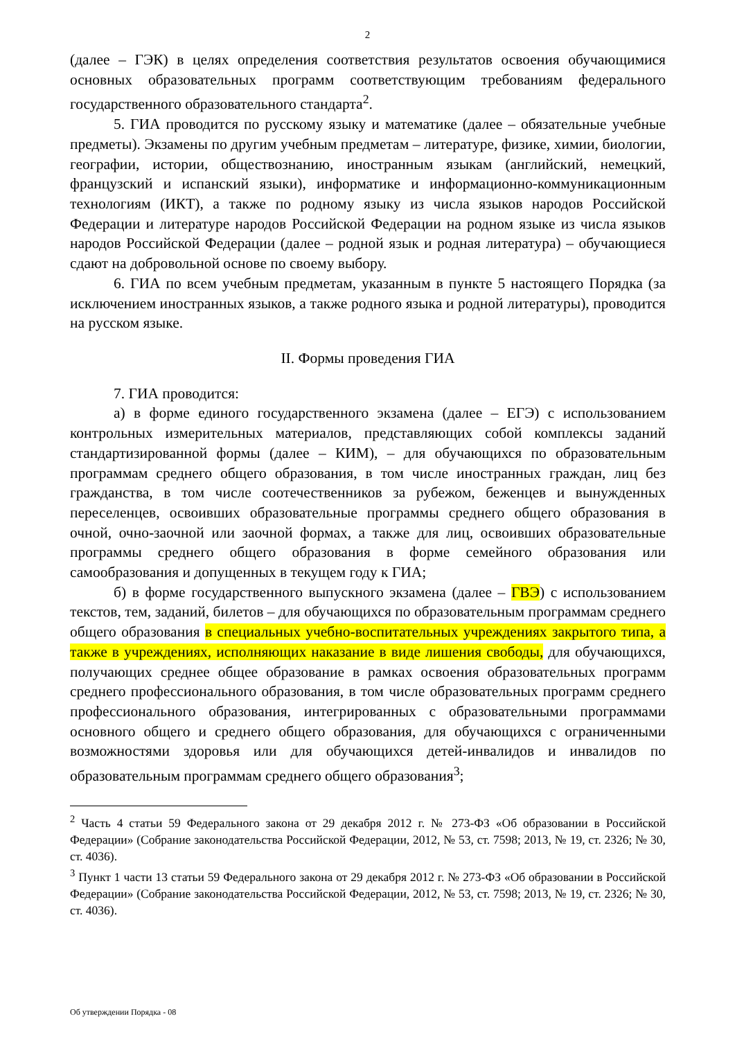2
(далее – ГЭК) в целях определения соответствия результатов освоения обучающимися основных образовательных программ соответствующим требованиям федерального государственного образовательного стандарта<sup>2</sup>.
5. ГИА проводится по русскому языку и математике (далее – обязательные учебные предметы). Экзамены по другим учебным предметам – литературе, физике, химии, биологии, географии, истории, обществознанию, иностранным языкам (английский, немецкий, французский и испанский языки), информатике и информационно-коммуникационным технологиям (ИКТ), а также по родному языку из числа языков народов Российской Федерации и литературе народов Российской Федерации на родном языке из числа языков народов Российской Федерации (далее – родной язык и родная литература) – обучающиеся сдают на добровольной основе по своему выбору.
6. ГИА по всем учебным предметам, указанным в пункте 5 настоящего Порядка (за исключением иностранных языков, а также родного языка и родной литературы), проводится на русском языке.
II. Формы проведения ГИА
7. ГИА проводится:
а) в форме единого государственного экзамена (далее – ЕГЭ) с использованием контрольных измерительных материалов, представляющих собой комплексы заданий стандартизированной формы (далее – КИМ), – для обучающихся по образовательным программам среднего общего образования, в том числе иностранных граждан, лиц без гражданства, в том числе соотечественников за рубежом, беженцев и вынужденных переселенцев, освоивших образовательные программы среднего общего образования в очной, очно-заочной или заочной формах, а также для лиц, освоивших образовательные программы среднего общего образования в форме семейного образования или самообразования и допущенных в текущем году к ГИА;
б) в форме государственного выпускного экзамена (далее – ГВЭ) с использованием текстов, тем, заданий, билетов – для обучающихся по образовательным программам среднего общего образования в специальных учебно-воспитательных учреждениях закрытого типа, а также в учреждениях, исполняющих наказание в виде лишения свободы, для обучающихся, получающих среднее общее образование в рамках освоения образовательных программ среднего профессионального образования, в том числе образовательных программ среднего профессионального образования, интегрированных с образовательными программами основного общего и среднего общего образования, для обучающихся с ограниченными возможностями здоровья или для обучающихся детей-инвалидов и инвалидов по образовательным программам среднего общего образования<sup>3</sup>;
<sup>2</sup> Часть 4 статьи 59 Федерального закона от 29 декабря 2012 г. № 273-ФЗ «Об образовании в Российской Федерации» (Собрание законодательства Российской Федерации, 2012, № 53, ст. 7598; 2013, № 19, ст. 2326; № 30, ст. 4036).
<sup>3</sup> Пункт 1 части 13 статьи 59 Федерального закона от 29 декабря 2012 г. № 273-ФЗ «Об образовании в Российской Федерации» (Собрание законодательства Российской Федерации, 2012, № 53, ст. 7598; 2013, № 19, ст. 2326; № 30, ст. 4036).
Об утверждении Порядка - 08